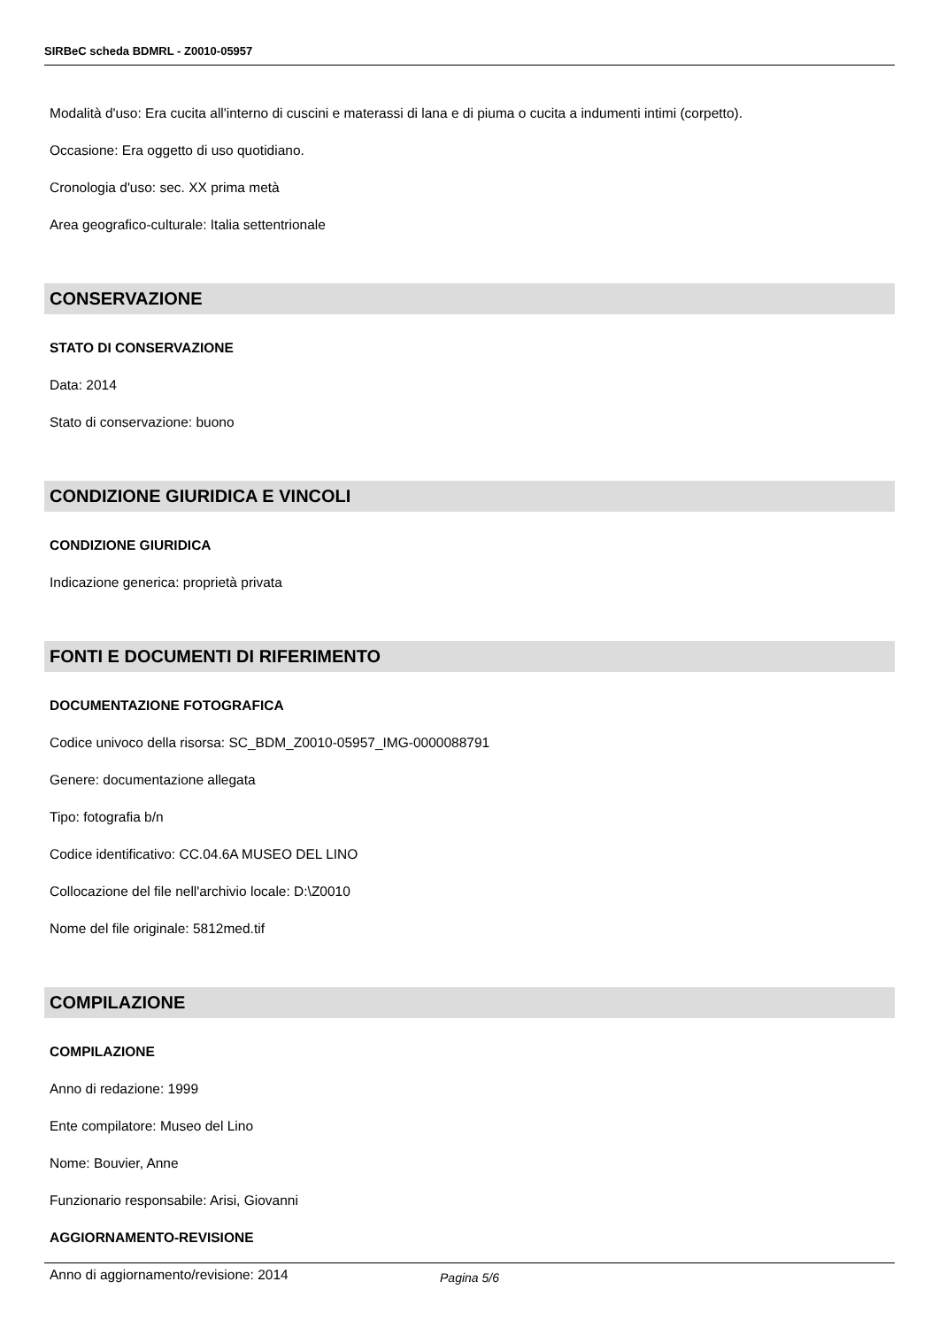SIRBeC scheda BDMRL - Z0010-05957
Modalità d'uso: Era cucita all'interno di cuscini e materassi di lana e di piuma o cucita a indumenti intimi (corpetto).
Occasione: Era oggetto di uso quotidiano.
Cronologia d'uso: sec. XX prima metà
Area geografico-culturale: Italia settentrionale
CONSERVAZIONE
STATO DI CONSERVAZIONE
Data: 2014
Stato di conservazione: buono
CONDIZIONE GIURIDICA E VINCOLI
CONDIZIONE GIURIDICA
Indicazione generica: proprietà privata
FONTI E DOCUMENTI DI RIFERIMENTO
DOCUMENTAZIONE FOTOGRAFICA
Codice univoco della risorsa: SC_BDM_Z0010-05957_IMG-0000088791
Genere: documentazione allegata
Tipo: fotografia b/n
Codice identificativo: CC.04.6A MUSEO DEL LINO
Collocazione del file nell'archivio locale: D:\Z0010
Nome del file originale: 5812med.tif
COMPILAZIONE
COMPILAZIONE
Anno di redazione: 1999
Ente compilatore: Museo del Lino
Nome: Bouvier, Anne
Funzionario responsabile: Arisi, Giovanni
AGGIORNAMENTO-REVISIONE
Anno di aggiornamento/revisione: 2014
Pagina 5/6